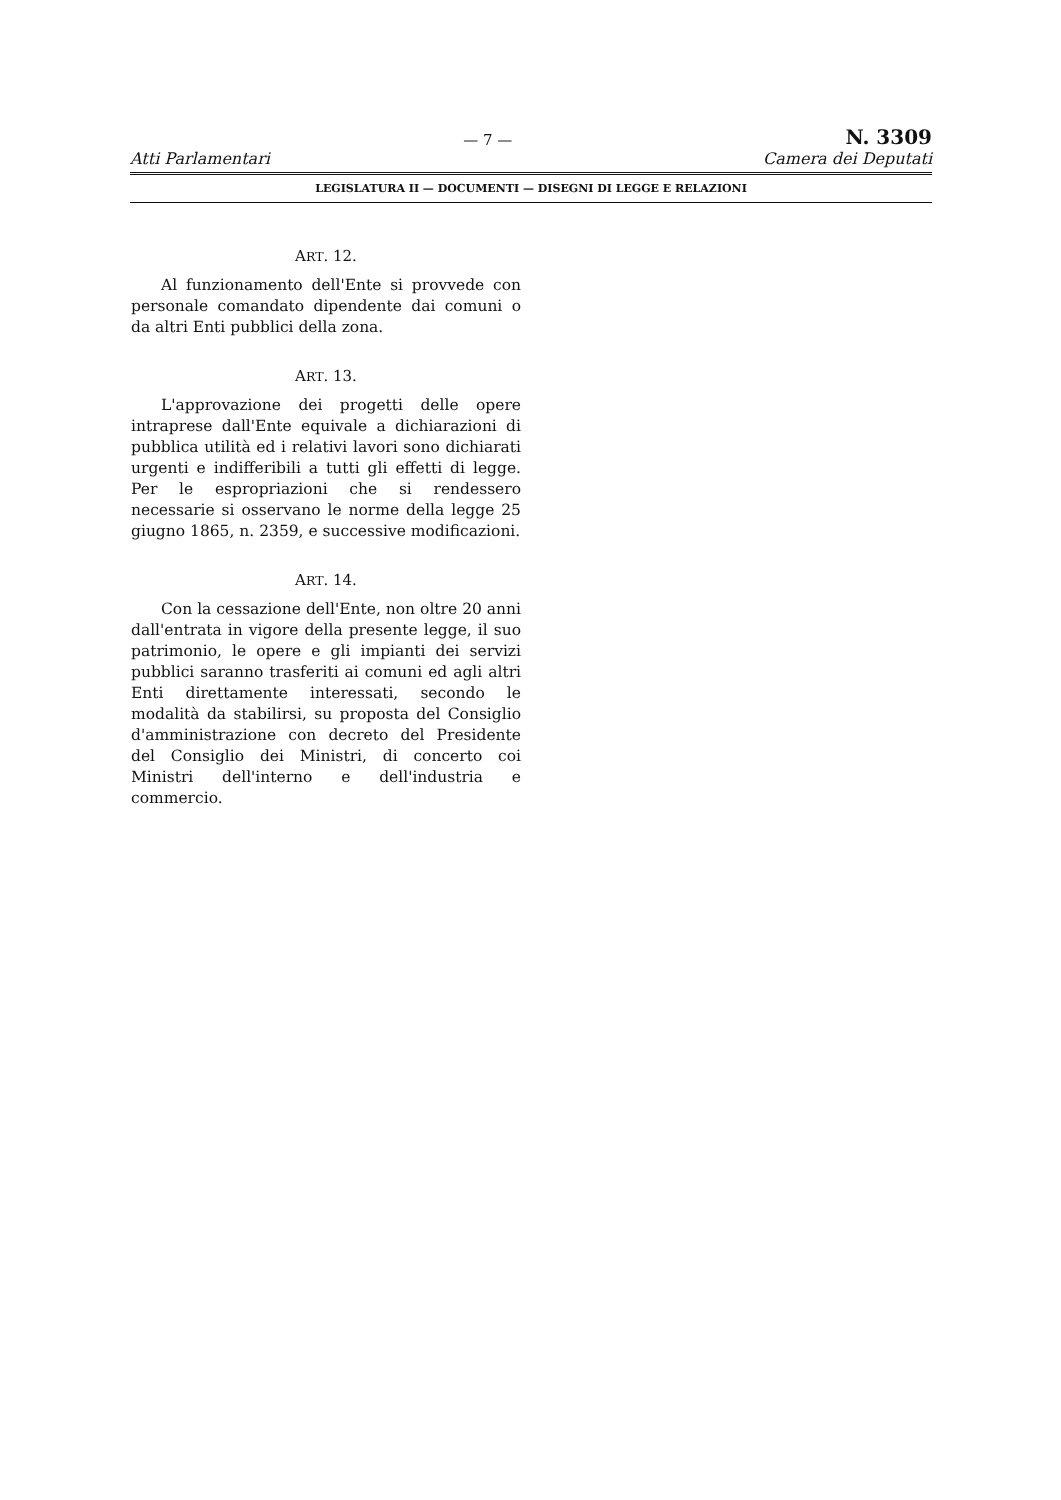— 7 — N. 3309
Atti Parlamentari Camera dei Deputati
LEGISLATURA II — DOCUMENTI — DISEGNI DI LEGGE E RELAZIONI
ART. 12.
Al funzionamento dell'Ente si provvede con personale comandato dipendente dai comuni o da altri Enti pubblici della zona.
ART. 13.
L'approvazione dei progetti delle opere intraprese dall'Ente equivale a dichiarazioni di pubblica utilità ed i relativi lavori sono dichiarati urgenti e indifferibili a tutti gli effetti di legge. Per le espropriazioni che si rendessero necessarie si osservano le norme della legge 25 giugno 1865, n. 2359, e successive modificazioni.
ART. 14.
Con la cessazione dell'Ente, non oltre 20 anni dall'entrata in vigore della presente legge, il suo patrimonio, le opere e gli impianti dei servizi pubblici saranno trasferiti ai comuni ed agli altri Enti direttamente interessati, secondo le modalità da stabilirsi, su proposta del Consiglio d'amministrazione con decreto del Presidente del Consiglio dei Ministri, di concerto coi Ministri dell'interno e dell'industria e commercio.